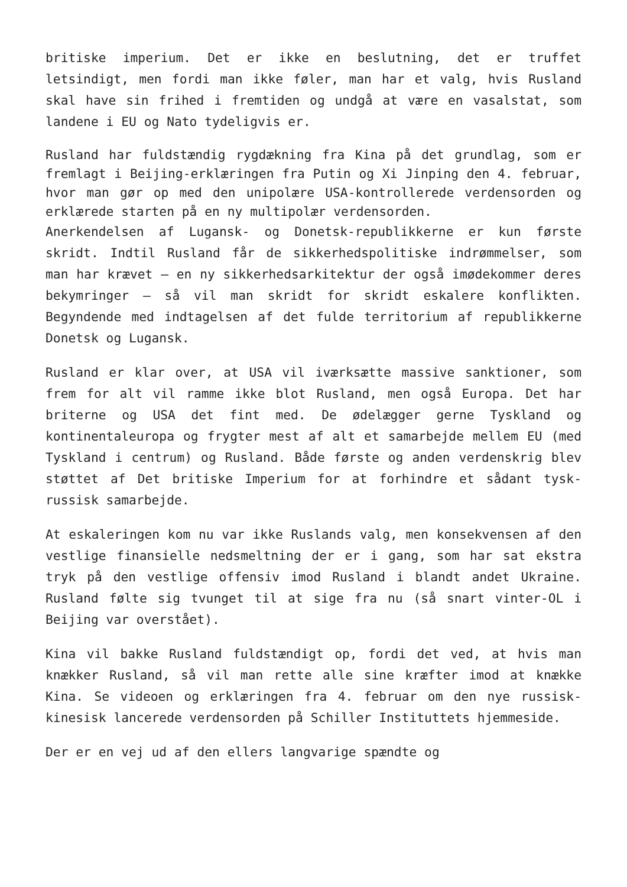britiske imperium. Det er ikke en beslutning, det er truffet letsindigt, men fordi man ikke føler, man har et valg, hvis Rusland skal have sin frihed i fremtiden og undgå at være en vasalstat, som landene i EU og Nato tydeligvis er.
Rusland har fuldstændig rygdækning fra Kina på det grundlag, som er fremlagt i Beijing-erklæringen fra Putin og Xi Jinping den 4. februar, hvor man gør op med den unipolære USA-kontrollerede verdensorden og erklærede starten på en ny multipolær verdensorden.
Anerkendelsen af Lugansk- og Donetsk-republikkerne er kun første skridt. Indtil Rusland får de sikkerhedspolitiske indrømmelser, som man har krævet – en ny sikkerhedsarkitektur der også imødekommer deres bekymringer – så vil man skridt for skridt eskalere konflikten. Begyndende med indtagelsen af det fulde territorium af republikkerne Donetsk og Lugansk.
Rusland er klar over, at USA vil iværksætte massive sanktioner, som frem for alt vil ramme ikke blot Rusland, men også Europa. Det har briterne og USA det fint med. De ødelægger gerne Tyskland og kontinentaleuropa og frygter mest af alt et samarbejde mellem EU (med Tyskland i centrum) og Rusland. Både første og anden verdenskrig blev støttet af Det britiske Imperium for at forhindre et sådant tysk-russisk samarbejde.
At eskaleringen kom nu var ikke Ruslands valg, men konsekvensen af den vestlige finansielle nedsmeltning der er i gang, som har sat ekstra tryk på den vestlige offensiv imod Rusland i blandt andet Ukraine. Rusland følte sig tvunget til at sige fra nu (så snart vinter-OL i Beijing var overstået).
Kina vil bakke Rusland fuldstændigt op, fordi det ved, at hvis man knækker Rusland, så vil man rette alle sine kræfter imod at knække Kina. Se videoen og erklæringen fra 4. februar om den nye russisk-kinesisk lancerede verdensorden på Schiller Instituttets hjemmeside.
Der er en vej ud af den ellers langvarige spændte og